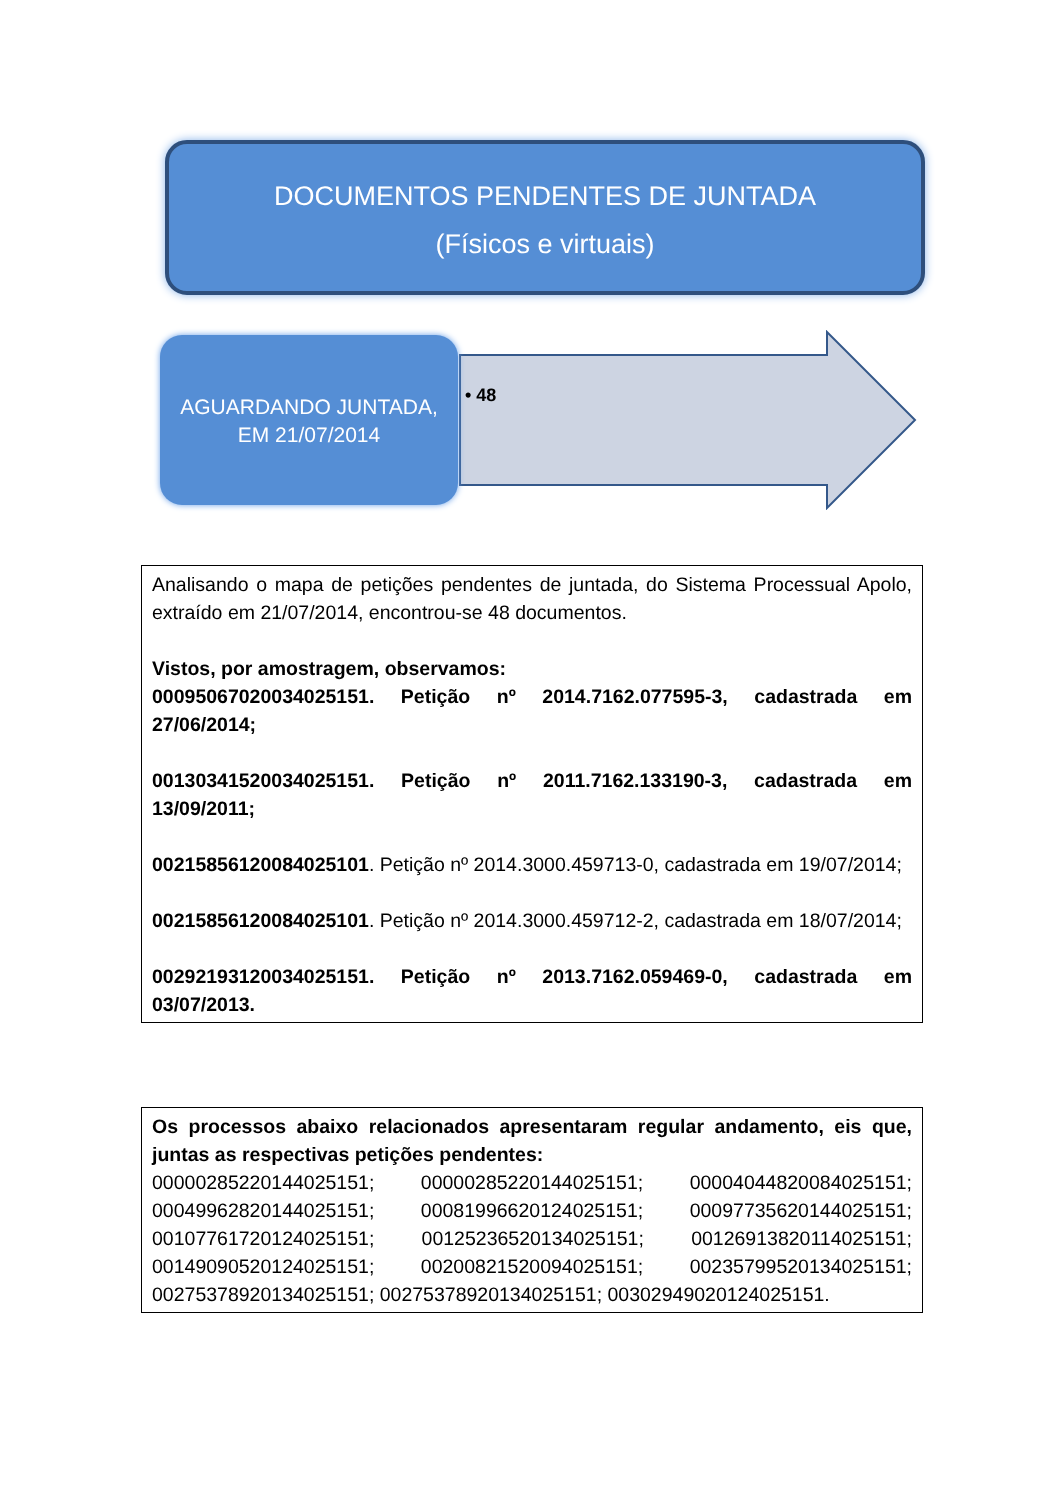DOCUMENTOS PENDENTES DE JUNTADA
(Físicos e virtuais)
AGUARDANDO JUNTADA,
EM 21/07/2014
• 48
Analisando o mapa de petições pendentes de juntada, do Sistema Processual Apolo, extraído em 21/07/2014, encontrou-se 48 documentos.
Vistos, por amostragem, observamos:
00095067020034025151. Petição nº 2014.7162.077595-3, cadastrada em 27/06/2014;
00130341520034025151. Petição nº 2011.7162.133190-3, cadastrada em 13/09/2011;
00215856120084025101. Petição nº 2014.3000.459713-0, cadastrada em 19/07/2014;
00215856120084025101. Petição nº 2014.3000.459712-2, cadastrada em 18/07/2014;
00292193120034025151. Petição nº 2013.7162.059469-0, cadastrada em 03/07/2013.
Os processos abaixo relacionados apresentaram regular andamento, eis que, juntas as respectivas petições pendentes:
00000285220144025151; 00000285220144025151; 00004044820084025151; 00049962820144025151; 00081996620124025151; 00097735620144025151; 00107761720124025151; 00125236520134025151; 00126913820114025151; 00149090520124025151; 00200821520094025151; 00235799520134025151; 00275378920134025151; 00275378920134025151; 00302949020124025151.